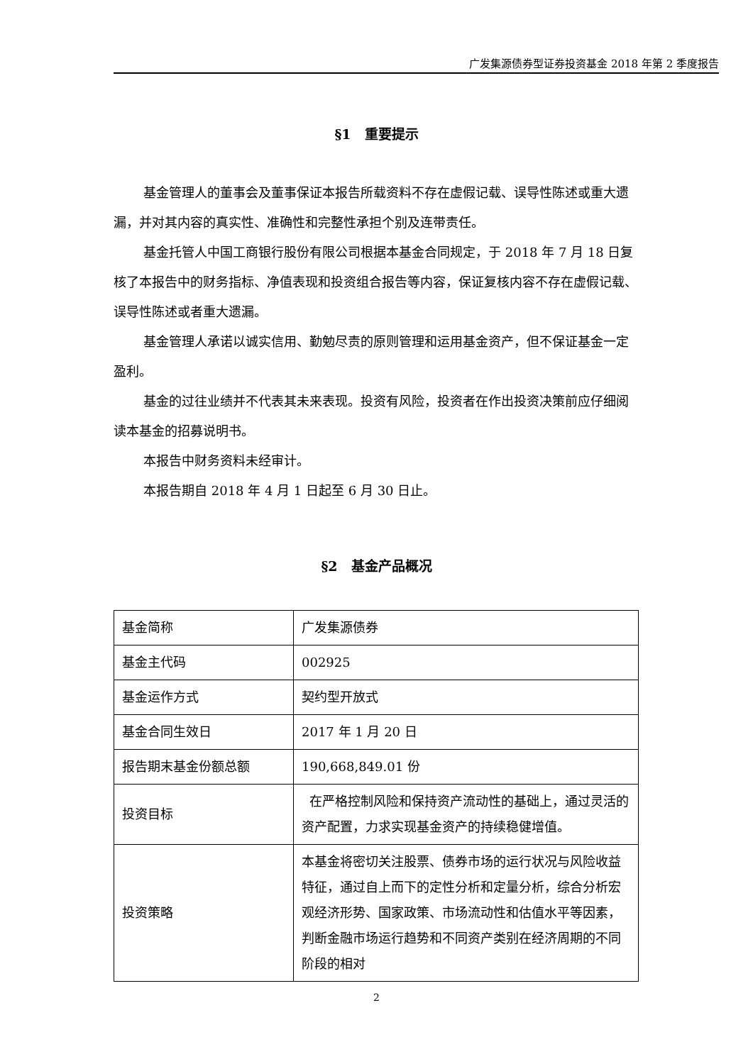广发集源债券型证券投资基金 2018 年第 2 季度报告
§1　重要提示
基金管理人的董事会及董事保证本报告所载资料不存在虚假记载、误导性陈述或重大遗漏，并对其内容的真实性、准确性和完整性承担个别及连带责任。
基金托管人中国工商银行股份有限公司根据本基金合同规定，于 2018 年 7 月 18 日复核了本报告中的财务指标、净值表现和投资组合报告等内容，保证复核内容不存在虚假记载、误导性陈述或者重大遗漏。
基金管理人承诺以诚实信用、勤勉尽责的原则管理和运用基金资产，但不保证基金一定盈利。
基金的过往业绩并不代表其未来表现。投资有风险，投资者在作出投资决策前应仔细阅读本基金的招募说明书。
本报告中财务资料未经审计。
本报告期自 2018 年 4 月 1 日起至 6 月 30 日止。
§2　基金产品概况
| 基金简称 | 广发集源债券 |
| 基金主代码 | 002925 |
| 基金运作方式 | 契约型开放式 |
| 基金合同生效日 | 2017 年 1 月 20 日 |
| 报告期末基金份额总额 | 190,668,849.01 份 |
| 投资目标 | 在严格控制风险和保持资产流动性的基础上，通过灵活的资产配置，力求实现基金资产的持续稳健增值。 |
| 投资策略 | 本基金将密切关注股票、债券市场的运行状况与风险收益特征，通过自上而下的定性分析和定量分析，综合分析宏观经济形势、国家政策、市场流动性和估值水平等因素，判断金融市场运行趋势和不同资产类别在经济周期的不同阶段的相对 |
2